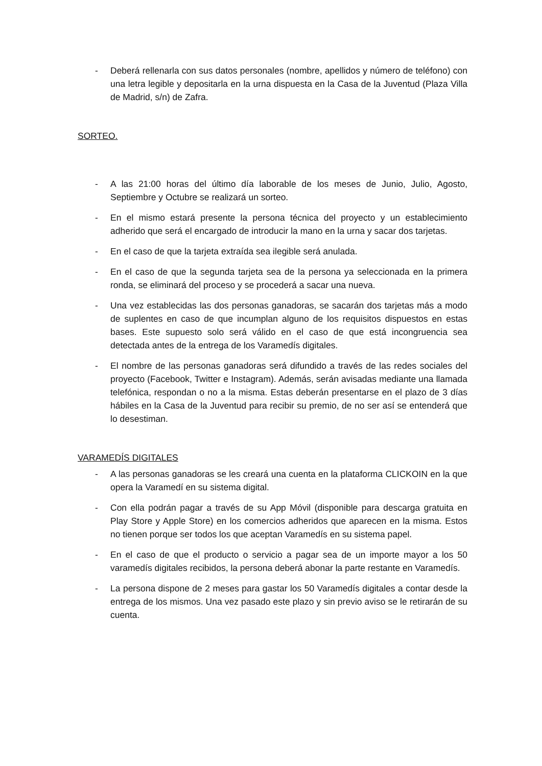- Deberá rellenarla con sus datos personales (nombre, apellidos y número de teléfono) con una letra legible y depositarla en la urna dispuesta en la Casa de la Juventud (Plaza Villa de Madrid, s/n) de Zafra.
SORTEO.
- A las 21:00 horas del último día laborable de los meses de Junio, Julio, Agosto, Septiembre y Octubre se realizará un sorteo.
- En el mismo estará presente la persona técnica del proyecto y un establecimiento adherido que será el encargado de introducir la mano en la urna y sacar dos tarjetas.
- En el caso de que la tarjeta extraída sea ilegible será anulada.
- En el caso de que la segunda tarjeta sea de la persona ya seleccionada en la primera ronda, se eliminará del proceso y se procederá a sacar una nueva.
- Una vez establecidas las dos personas ganadoras, se sacarán dos tarjetas más a modo de suplentes en caso de que incumplan alguno de los requisitos dispuestos en estas bases. Este supuesto solo será válido en el caso de que está incongruencia sea detectada antes de la entrega de los Varamedís digitales.
- El nombre de las personas ganadoras será difundido a través de las redes sociales del proyecto (Facebook, Twitter e Instagram). Además, serán avisadas mediante una llamada telefónica, respondan o no a la misma. Estas deberán presentarse en el plazo de 3 días hábiles en la Casa de la Juventud para recibir su premio, de no ser así se entenderá que lo desestiman.
VARAMEDÍS DIGITALES
- A las personas ganadoras se les creará una cuenta en la plataforma CLICKOIN en la que opera la Varamedí en su sistema digital.
- Con ella podrán pagar a través de su App Móvil (disponible para descarga gratuita en Play Store y Apple Store) en los comercios adheridos que aparecen en la misma. Estos no tienen porque ser todos los que aceptan Varamedís en su sistema papel.
- En el caso de que el producto o servicio a pagar sea de un importe mayor a los 50 varamedís digitales recibidos, la persona deberá abonar la parte restante en Varamedís.
- La persona dispone de 2 meses para gastar los 50 Varamedís digitales a contar desde la entrega de los mismos. Una vez pasado este plazo y sin previo aviso se le retirarán de su cuenta.